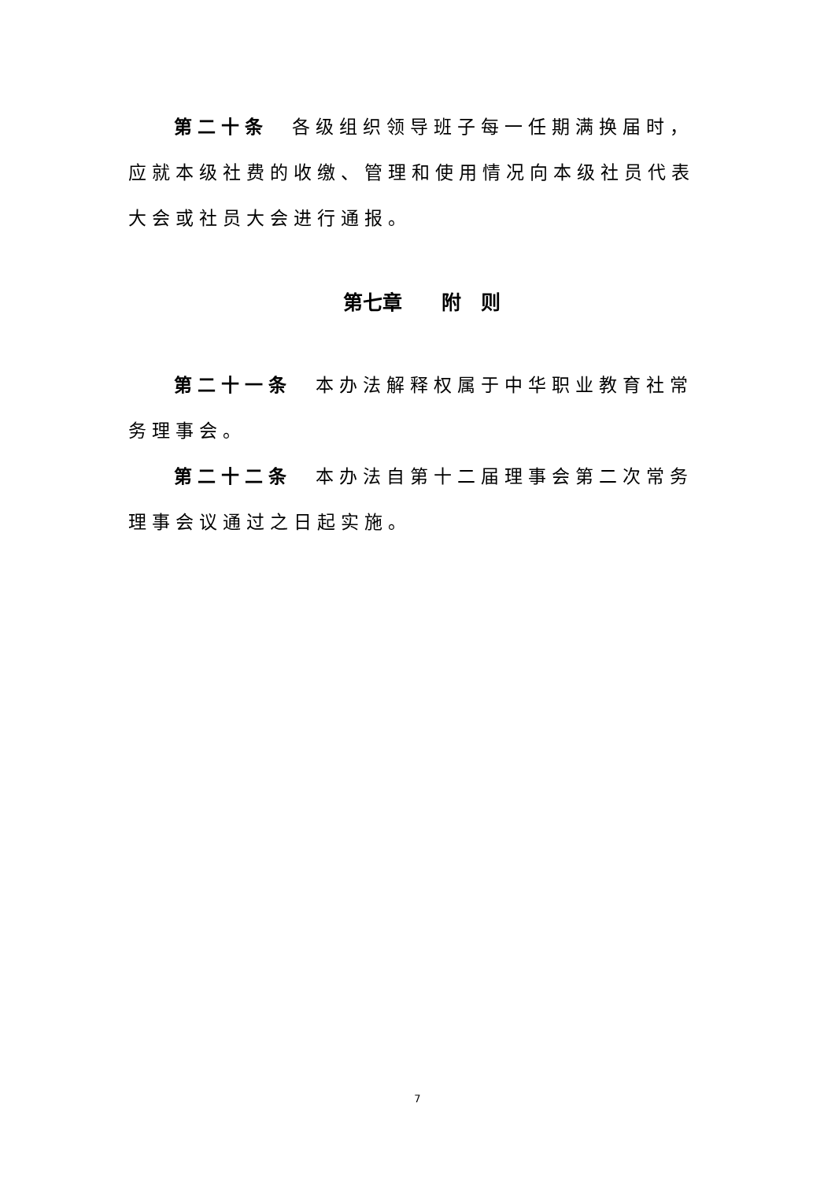第二十条　各级组织领导班子每一任期满换届时，应就本级社费的收缴、管理和使用情况向本级社员代表大会或社员大会进行通报。
第七章　　附　则
第二十一条　本办法解释权属于中华职业教育社常务理事会。
第二十二条　本办法自第十二届理事会第二次常务理事会议通过之日起实施。
7